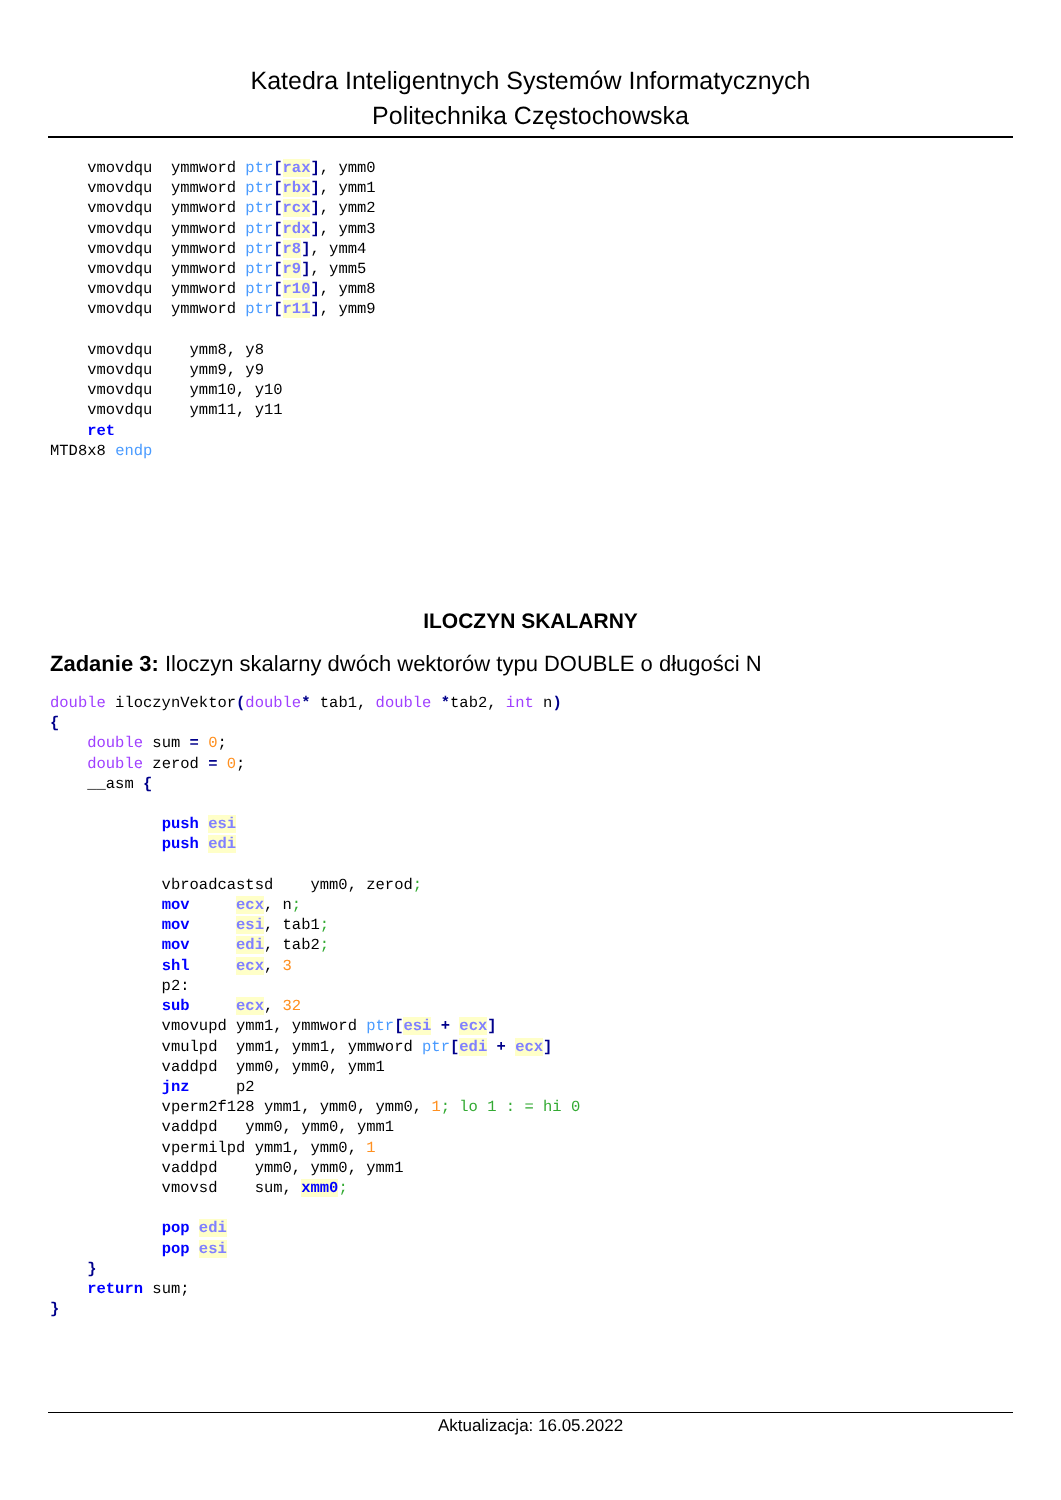Katedra Inteligentnych Systemów Informatycznych
Politechnika Częstochowska
    vmovdqu  ymmword ptr[rax], ymm0
    vmovdqu  ymmword ptr[rbx], ymm1
    vmovdqu  ymmword ptr[rcx], ymm2
    vmovdqu  ymmword ptr[rdx], ymm3
    vmovdqu  ymmword ptr[r8], ymm4
    vmovdqu  ymmword ptr[r9], ymm5
    vmovdqu  ymmword ptr[r10], ymm8
    vmovdqu  ymmword ptr[r11], ymm9

    vmovdqu    ymm8, y8
    vmovdqu    ymm9, y9
    vmovdqu    ymm10, y10
    vmovdqu    ymm11, y11
    ret
MTD8x8 endp
ILOCZYN SKALARNY
Zadanie 3: Iloczyn skalarny dwóch wektorów typu DOUBLE o długości N
double iloczynVektor(double* tab1, double *tab2, int n)
{
    double sum = 0;
    double zerod = 0;
    __asm {

            push esi
            push edi

            vbroadcastsd    ymm0, zerod;
            mov     ecx, n;
            mov     esi, tab1;
            mov     edi, tab2;
            shl     ecx, 3
            p2:
            sub     ecx, 32
            vmovupd ymm1, ymmword ptr[esi + ecx]
            vmulpd  ymm1, ymm1, ymmword ptr[edi + ecx]
            vaddpd  ymm0, ymm0, ymm1
            jnz     p2
            vperm2f128 ymm1, ymm0, ymm0, 1; lo 1 : = hi 0
            vaddpd   ymm0, ymm0, ymm1
            vpermilpd ymm1, ymm0, 1
            vaddpd    ymm0, ymm0, ymm1
            vmovsd    sum, xmm0;

            pop edi
            pop esi
    }
    return sum;
}
Aktualizacja: 16.05.2022